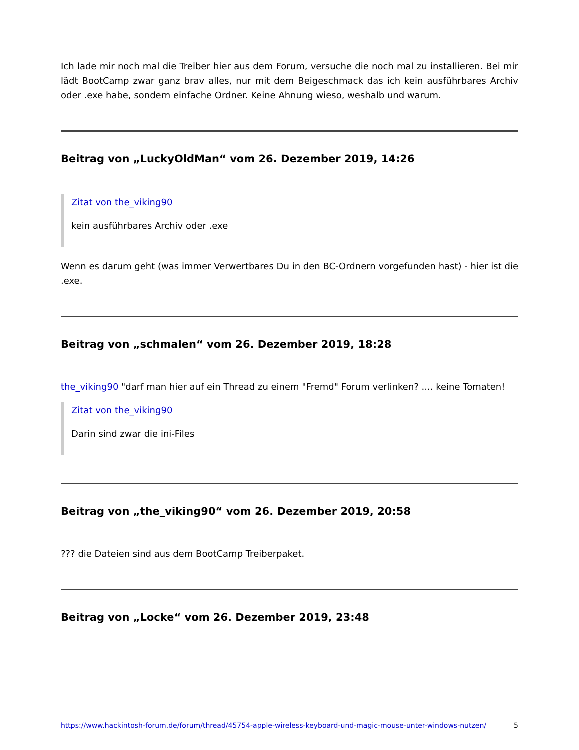Ich lade mir noch mal die Treiber hier aus dem Forum, versuche die noch mal zu installieren. Bei mir lädt BootCamp zwar ganz brav alles, nur mit dem Beigeschmack das ich kein ausführbares Archiv oder .exe habe, sondern einfache Ordner. Keine Ahnung wieso, weshalb und warum.
Beitrag von „LuckyOldMan“ vom 26. Dezember 2019, 14:26
Zitat von the_viking90
kein ausführbares Archiv oder .exe
Wenn es darum geht (was immer Verwertbares Du in den BC-Ordnern vorgefunden hast) - hier ist die .exe.
Beitrag von „schmalen“ vom 26. Dezember 2019, 18:28
the_viking90 "darf man hier auf ein Thread zu einem "Fremd" Forum verlinken? .... keine Tomaten!
Zitat von the_viking90
Darin sind zwar die ini-Files
Beitrag von „the_viking90“ vom 26. Dezember 2019, 20:58
??? die Dateien sind aus dem BootCamp Treiberpaket.
Beitrag von „Locke“ vom 26. Dezember 2019, 23:48
https://www.hackintosh-forum.de/forum/thread/45754-apple-wireless-keyboard-und-magic-mouse-unter-windows-nutzen/ 5